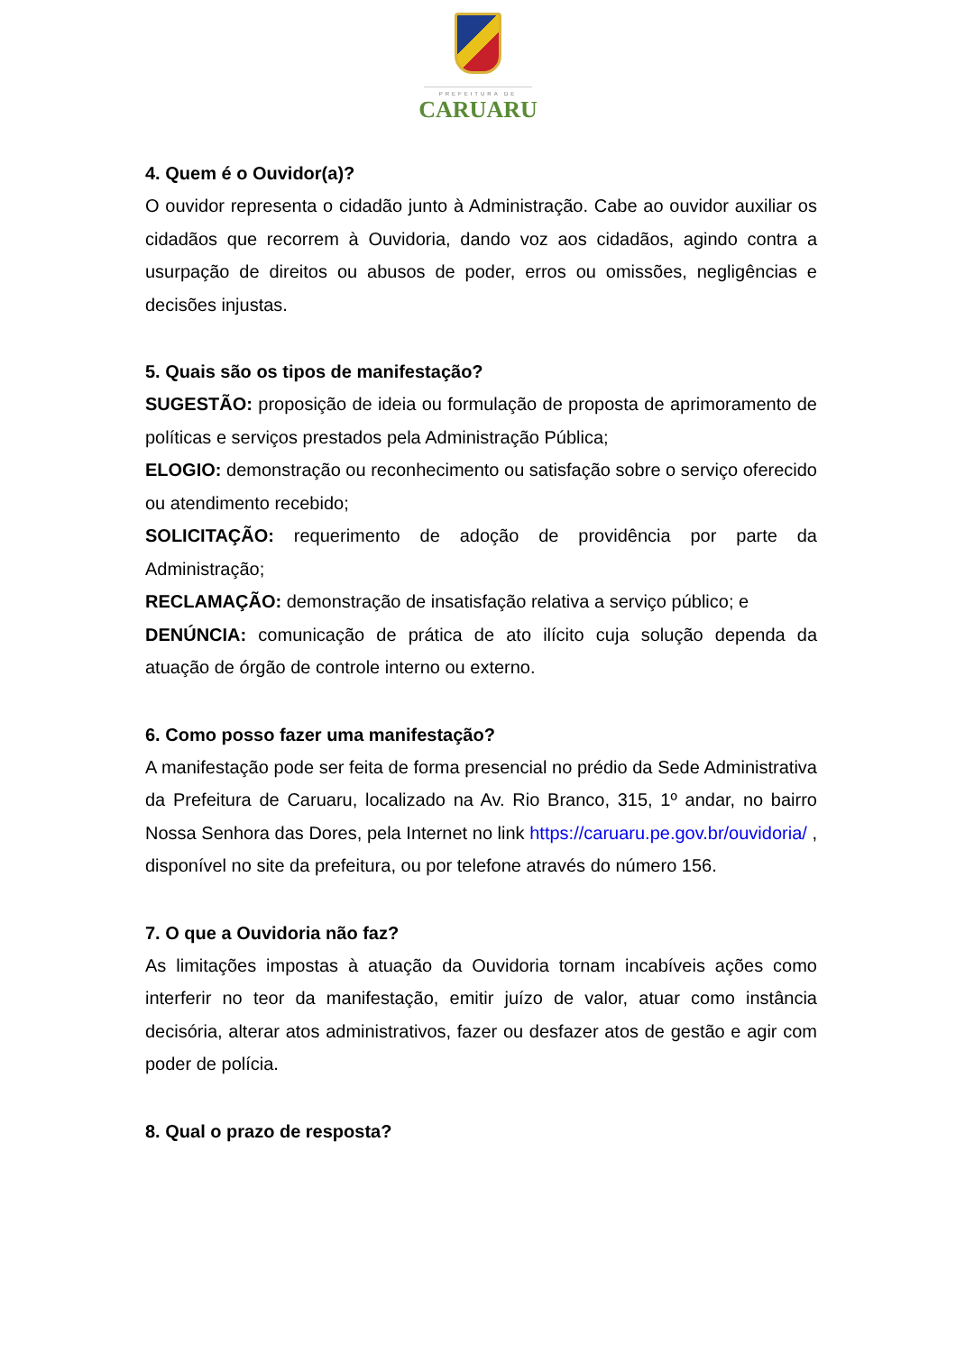PREFEITURA DE
CARUARU
4. Quem é o Ouvidor(a)?
O ouvidor representa o cidadão junto à Administração. Cabe ao ouvidor auxiliar os cidadãos que recorrem à Ouvidoria, dando voz aos cidadãos, agindo contra a usurpação de direitos ou abusos de poder, erros ou omissões, negligências e decisões injustas.
5. Quais são os tipos de manifestação?
SUGESTÃO: proposição de ideia ou formulação de proposta de aprimoramento de políticas e serviços prestados pela Administração Pública;
ELOGIO: demonstração ou reconhecimento ou satisfação sobre o serviço oferecido ou atendimento recebido;
SOLICITAÇÃO: requerimento de adoção de providência por parte da Administração;
RECLAMAÇÃO: demonstração de insatisfação relativa a serviço público; e
DENÚNCIA: comunicação de prática de ato ilícito cuja solução dependa da atuação de órgão de controle interno ou externo.
6. Como posso fazer uma manifestação?
A manifestação pode ser feita de forma presencial no prédio da Sede Administrativa da Prefeitura de Caruaru, localizado na Av. Rio Branco, 315, 1º andar, no bairro Nossa Senhora das Dores, pela Internet no link https://caruaru.pe.gov.br/ouvidoria/ , disponível no site da prefeitura, ou por telefone através do número 156.
7. O que a Ouvidoria não faz?
As limitações impostas à atuação da Ouvidoria tornam incabíveis ações como interferir no teor da manifestação, emitir juízo de valor, atuar como instância decisória, alterar atos administrativos, fazer ou desfazer atos de gestão e agir com poder de polícia.
8. Qual o prazo de resposta?